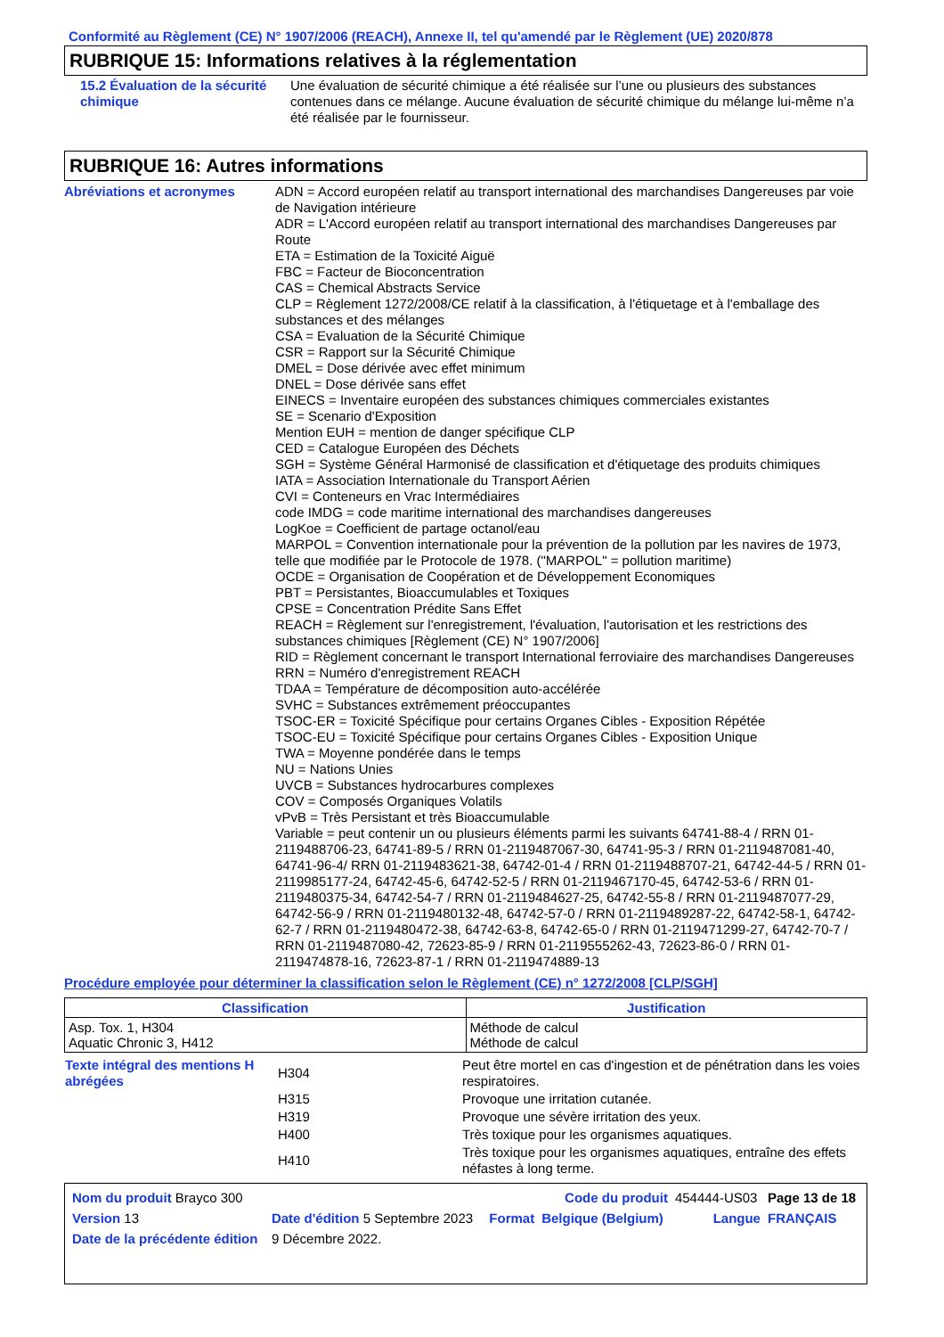Conformité au Règlement (CE) N° 1907/2006 (REACH), Annexe II, tel qu'amendé par le Règlement (UE) 2020/878
RUBRIQUE 15: Informations relatives à la réglementation
15.2 Évaluation de la sécurité chimique
Une évaluation de sécurité chimique a été réalisée sur l’une ou plusieurs des substances contenues dans ce mélange. Aucune évaluation de sécurité chimique du mélange lui-même n’a été réalisée par le fournisseur.
RUBRIQUE 16: Autres informations
Abréviations et acronymes ADN = Accord européen relatif au transport international des marchandises Dangereuses par voie de Navigation intérieure
ADR = L'Accord européen relatif au transport international des marchandises Dangereuses par Route
ETA = Estimation de la Toxicité Aiguë
FBC = Facteur de Bioconcentration
CAS = Chemical Abstracts Service
CLP = Règlement 1272/2008/CE relatif à la classification, à l'étiquetage et à l'emballage des substances et des mélanges
CSA = Evaluation de la Sécurité Chimique
CSR = Rapport sur la Sécurité Chimique
DMEL = Dose dérivée avec effet minimum
DNEL = Dose dérivée sans effet
EINECS = Inventaire européen des substances chimiques commerciales existantes
SE = Scenario d'Exposition
Mention EUH = mention de danger spécifique CLP
CED = Catalogue Européen des Déchets
SGH = Système Général Harmonisé de classification et d'étiquetage des produits chimiques
IATA = Association Internationale du Transport Aérien
CVI = Conteneurs en Vrac Intermédiaires
code IMDG = code maritime international des marchandises dangereuses
LogKoe = Coefficient de partage octanol/eau
MARPOL = Convention internationale pour la prévention de la pollution par les navires de 1973, telle que modifiée par le Protocole de 1978. ("MARPOL" = pollution maritime)
OCDE = Organisation de Coopération et de Développement Economiques
PBT = Persistantes, Bioaccumulables et Toxiques
CPSE = Concentration Prédite Sans Effet
REACH = Règlement sur l'enregistrement, l'évaluation, l'autorisation et les restrictions des substances chimiques [Règlement (CE) N° 1907/2006]
RID = Règlement concernant le transport International ferroviaire des marchandises Dangereuses
RRN = Numéro d'enregistrement REACH
TDAA = Température de décomposition auto-accélérée
SVHC = Substances extrêmement préoccupantes
TSOC-ER = Toxicité Spécifique pour certains Organes Cibles - Exposition Répétée
TSOC-EU = Toxicité Spécifique pour certains Organes Cibles - Exposition Unique
TWA = Moyenne pondérée dans le temps
NU = Nations Unies
UVCB = Substances hydrocarbures complexes
COV = Composés Organiques Volatils
vPvB = Très Persistant et très Bioaccumulable
Variable = peut contenir un ou plusieurs éléments parmi les suivants 64741-88-4 / RRN 01-2119488706-23, 64741-89-5 / RRN 01-2119487067-30, 64741-95-3 / RRN 01-2119487081-40, 64741-96-4/ RRN 01-2119483621-38, 64742-01-4 / RRN 01-2119488707-21, 64742-44-5 / RRN 01-2119985177-24, 64742-45-6, 64742-52-5 / RRN 01-2119467170-45, 64742-53-6 / RRN 01-2119480375-34, 64742-54-7 / RRN 01-2119484627-25, 64742-55-8 / RRN 01-2119487077-29, 64742-56-9 / RRN 01-2119480132-48, 64742-57-0 / RRN 01-2119489287-22, 64742-58-1, 64742-62-7 / RRN 01-2119480472-38, 64742-63-8, 64742-65-0 / RRN 01-2119471299-27, 64742-70-7 / RRN 01-2119487080-42, 72623-85-9 / RRN 01-2119555262-43, 72623-86-0 / RRN 01-2119474878-16, 72623-87-1 / RRN 01-2119474889-13
Procédure employée pour déterminer la classification selon le Règlement (CE) n° 1272/2008 [CLP/SGH]
| Classification | Justification |
| --- | --- |
| Asp. Tox. 1, H304 Aquatic Chronic 3, H412 | Méthode de calcul Méthode de calcul |
| Texte intégral des mentions H abrégées | H304 | Peut être mortel en cas d'ingestion et de pénétration dans les voies respiratoires. |
| | H315 | Provoque une irritation cutanée. |
| | H319 | Provoque une sévère irritation des yeux. |
| | H400 | Très toxique pour les organismes aquatiques. |
| | H410 | Très toxique pour les organismes aquatiques, entraîne des effets néfastes à long terme. |
| Nom du produit Brayco 300 | | | Code du produit | 454444-US03 | Page 13 de 18 |
| Version 13 | Date d'édition 5 Septembre 2023 | Format | Belgique (Belgium) | Langue | FRANÇAIS |
| Date de la précédente édition | 9 Décembre 2022. | | | | |